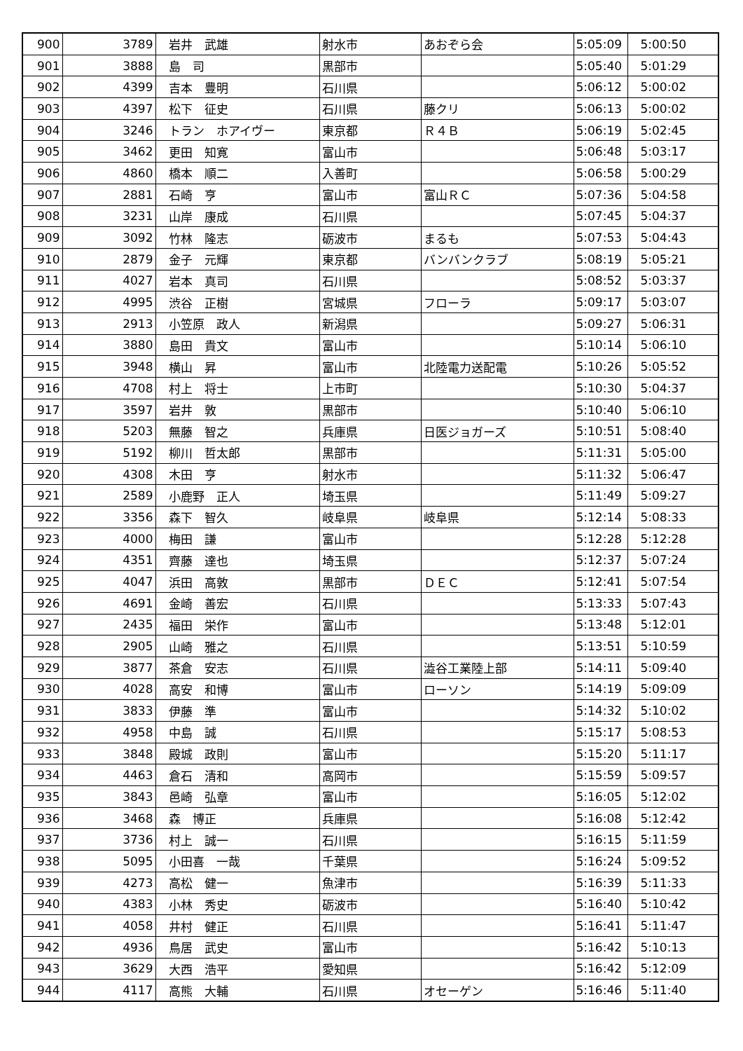| 900 | 3789 | 岩井 武雄 | 射水市 | あおぞら会 | 5:05:09 | 5:00:50 |
| 901 | 3888 | 島 司 | 黒部市 | | 5:05:40 | 5:01:29 |
| 902 | 4399 | 吉本 豊明 | 石川県 | | 5:06:12 | 5:00:02 |
| 903 | 4397 | 松下 征史 | 石川県 | 藤クリ | 5:06:13 | 5:00:02 |
| 904 | 3246 | トラン ホアイヴー | 東京都 | Ｒ４Ｂ | 5:06:19 | 5:02:45 |
| 905 | 3462 | 更田 知寛 | 富山市 | | 5:06:48 | 5:03:17 |
| 906 | 4860 | 橋本 順二 | 入善町 | | 5:06:58 | 5:00:29 |
| 907 | 2881 | 石崎 亨 | 富山市 | 富山ＲＣ | 5:07:36 | 5:04:58 |
| 908 | 3231 | 山岸 康成 | 石川県 | | 5:07:45 | 5:04:37 |
| 909 | 3092 | 竹林 隆志 | 砺波市 | まるも | 5:07:53 | 5:04:43 |
| 910 | 2879 | 金子 元輝 | 東京都 | バンバンクラブ | 5:08:19 | 5:05:21 |
| 911 | 4027 | 岩本 真司 | 石川県 | | 5:08:52 | 5:03:37 |
| 912 | 4995 | 渋谷 正樹 | 宮城県 | フローラ | 5:09:17 | 5:03:07 |
| 913 | 2913 | 小笠原 政人 | 新潟県 | | 5:09:27 | 5:06:31 |
| 914 | 3880 | 島田 貴文 | 富山市 | | 5:10:14 | 5:06:10 |
| 915 | 3948 | 横山 昇 | 富山市 | 北陸電力送配電 | 5:10:26 | 5:05:52 |
| 916 | 4708 | 村上 将士 | 上市町 | | 5:10:30 | 5:04:37 |
| 917 | 3597 | 岩井 敦 | 黒部市 | | 5:10:40 | 5:06:10 |
| 918 | 5203 | 無藤 智之 | 兵庫県 | 日医ジョガーズ | 5:10:51 | 5:08:40 |
| 919 | 5192 | 柳川 哲太郎 | 黒部市 | | 5:11:31 | 5:05:00 |
| 920 | 4308 | 木田 亨 | 射水市 | | 5:11:32 | 5:06:47 |
| 921 | 2589 | 小鹿野 正人 | 埼玉県 | | 5:11:49 | 5:09:27 |
| 922 | 3356 | 森下 智久 | 岐阜県 | 岐阜県 | 5:12:14 | 5:08:33 |
| 923 | 4000 | 梅田 謙 | 富山市 | | 5:12:28 | 5:12:28 |
| 924 | 4351 | 齊藤 達也 | 埼玉県 | | 5:12:37 | 5:07:24 |
| 925 | 4047 | 浜田 高敦 | 黒部市 | ＤＥＣ | 5:12:41 | 5:07:54 |
| 926 | 4691 | 金崎 善宏 | 石川県 | | 5:13:33 | 5:07:43 |
| 927 | 2435 | 福田 栄作 | 富山市 | | 5:13:48 | 5:12:01 |
| 928 | 2905 | 山崎 雅之 | 石川県 | | 5:13:51 | 5:10:59 |
| 929 | 3877 | 茶倉 安志 | 石川県 | 澁谷工業陸上部 | 5:14:11 | 5:09:40 |
| 930 | 4028 | 高安 和博 | 富山市 | ローソン | 5:14:19 | 5:09:09 |
| 931 | 3833 | 伊藤 準 | 富山市 | | 5:14:32 | 5:10:02 |
| 932 | 4958 | 中島 誠 | 石川県 | | 5:15:17 | 5:08:53 |
| 933 | 3848 | 殿城 政則 | 富山市 | | 5:15:20 | 5:11:17 |
| 934 | 4463 | 倉石 清和 | 高岡市 | | 5:15:59 | 5:09:57 |
| 935 | 3843 | 邑崎 弘章 | 富山市 | | 5:16:05 | 5:12:02 |
| 936 | 3468 | 森 博正 | 兵庫県 | | 5:16:08 | 5:12:42 |
| 937 | 3736 | 村上 誠一 | 石川県 | | 5:16:15 | 5:11:59 |
| 938 | 5095 | 小田喜 一哉 | 千葉県 | | 5:16:24 | 5:09:52 |
| 939 | 4273 | 高松 健一 | 魚津市 | | 5:16:39 | 5:11:33 |
| 940 | 4383 | 小林 秀史 | 砺波市 | | 5:16:40 | 5:10:42 |
| 941 | 4058 | 井村 健正 | 石川県 | | 5:16:41 | 5:11:47 |
| 942 | 4936 | 鳥居 武史 | 富山市 | | 5:16:42 | 5:10:13 |
| 943 | 3629 | 大西 浩平 | 愛知県 | | 5:16:42 | 5:12:09 |
| 944 | 4117 | 高熊 大輔 | 石川県 | オセーゲン | 5:16:46 | 5:11:40 |